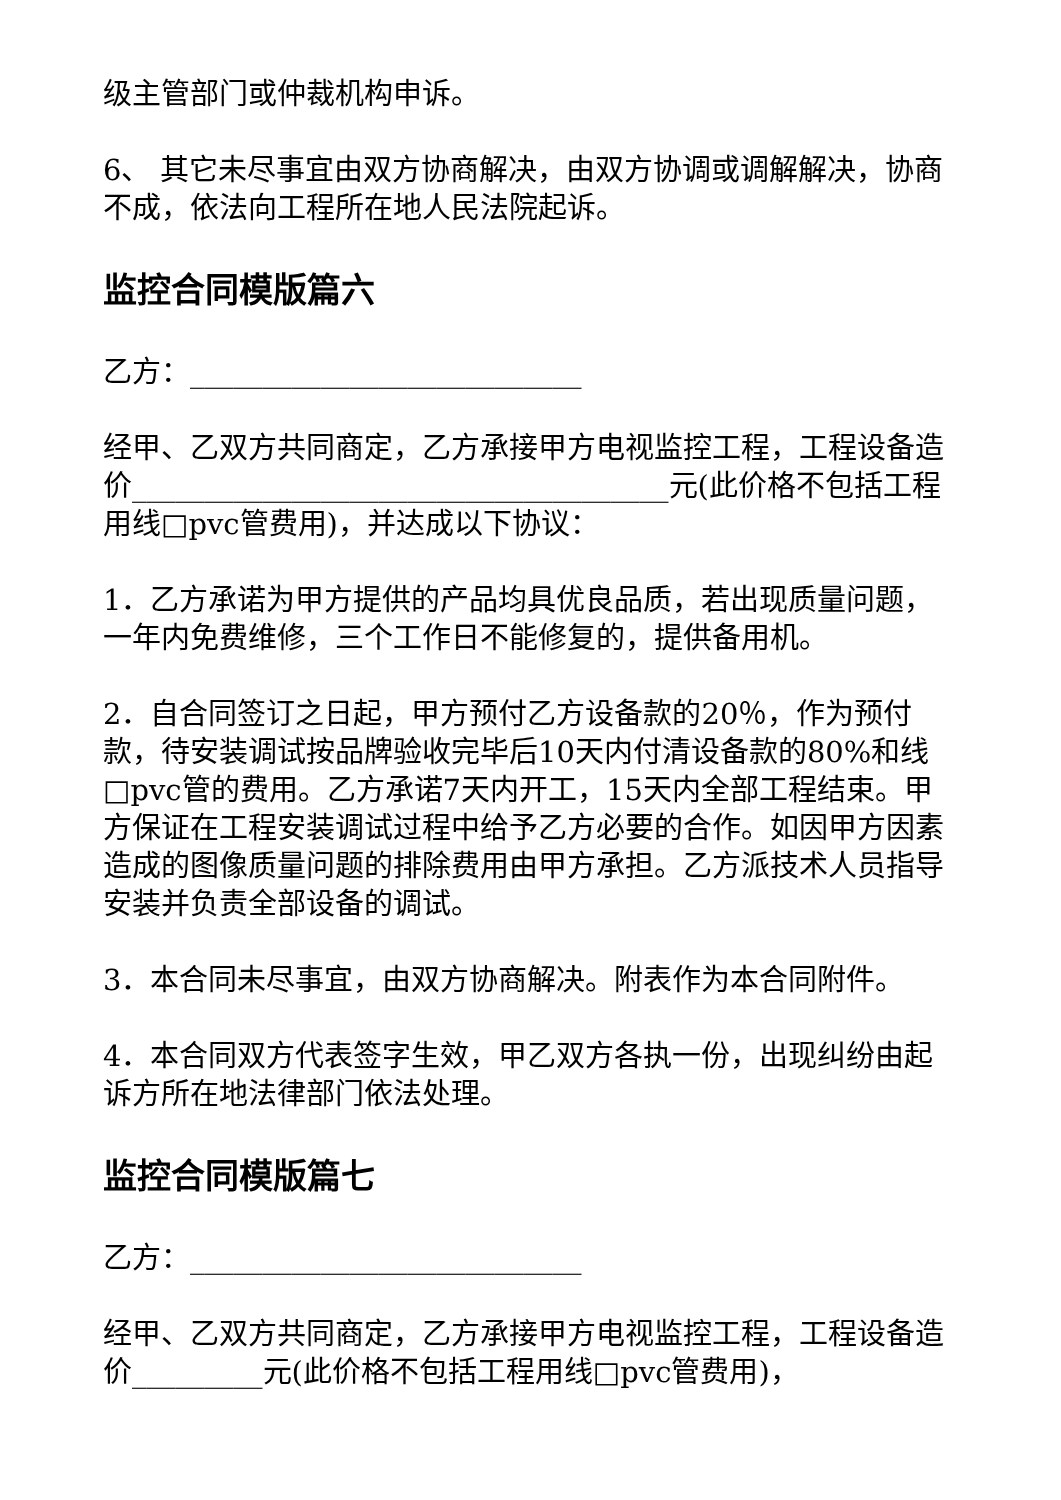级主管部门或仲裁机构申诉。
6、 其它未尽事宜由双方协商解决，由双方协调或调解解决，协商不成，依法向工程所在地人民法院起诉。
监控合同模版篇六
乙方：___________________________
经甲、乙双方共同商定，乙方承接甲方电视监控工程，工程设备造价_____________________________________元(此价格不包括工程用线□pvc管费用)，并达成以下协议：
1．乙方承诺为甲方提供的产品均具优良品质，若出现质量问题，一年内免费维修，三个工作日不能修复的，提供备用机。
2．自合同签订之日起，甲方预付乙方设备款的20％，作为预付款，待安装调试按品牌验收完毕后10天内付清设备款的80%和线□pvc管的费用。乙方承诺7天内开工，15天内全部工程结束。甲方保证在工程安装调试过程中给予乙方必要的合作。如因甲方因素造成的图像质量问题的排除费用由甲方承担。乙方派技术人员指导安装并负责全部设备的调试。
3．本合同未尽事宜，由双方协商解决。附表作为本合同附件。
4．本合同双方代表签字生效，甲乙双方各执一份，出现纠纷由起诉方所在地法律部门依法处理。
监控合同模版篇七
乙方：___________________________
经甲、乙双方共同商定，乙方承接甲方电视监控工程，工程设备造价_________元(此价格不包括工程用线□pvc管费用)，